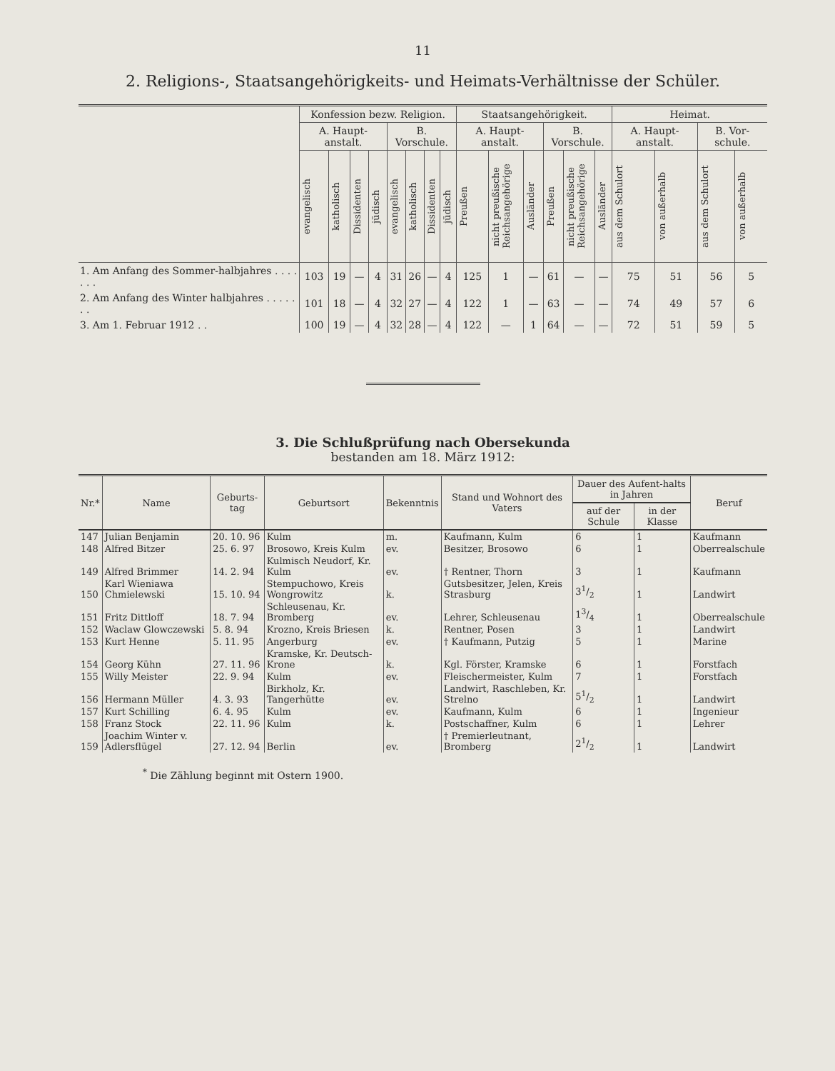11
2. Religions-, Staatsangehörigkeits- und Heimats-Verhältnisse der Schüler.
| | Konfession bezw. Religion. | | | | | | | | Staatsangehörigkeit. | | | | | | Heimat. | | | |
| --- | --- | --- | --- | --- | --- | --- | --- | --- | --- | --- | --- | --- | --- | --- | --- | --- | --- | --- |
| | A. Haupt-anstalt. | | | | B. Vorschule. | | | | A. Haupt-anstalt. | | | B. Vorschule. | | | A. Haupt-anstalt. | | B. Vor-schule. | |
| | evangelisch | katholisch | Dissidenten | jüdisch | evangelisch | katholisch | Dissidenten | jüdisch | Preußen | nicht preußische Reichsangehörige | Ausländer | Preußen | nicht preußische Reichsangehörige | Ausländer | aus dem Schulort | von außerhalb | aus dem Schulort | von außerhalb |
| 1. Am Anfang des Sommer-halbjahres . . . . . . . | 103 | 19 | — | 4 | 31 | 26 | — | 4 | 125 | 1 | — | 61 | — | — | 75 | 51 | 56 | 5 |
| 2. Am Anfang des Winter halbjahres . . . . . . . | 101 | 18 | — | 4 | 32 | 27 | — | 4 | 122 | 1 | — | 63 | — | — | 74 | 49 | 57 | 6 |
| 3. Am 1. Februar 1912 . . | 100 | 19 | — | 4 | 32 | 28 | — | 4 | 122 | — | 1 | 64 | — | — | 72 | 51 | 59 | 5 |
3. Die Schlußprüfung nach Obersekunda
bestanden am 18. März 1912:
| Nr.* | Name | Geburts-tag | Geburtsort | Bekenntnis | Stand und Wohnort des Vaters | Dauer des Aufent-halts in Jahren | | Beruf |
| --- | --- | --- | --- | --- | --- | --- | --- | --- |
| | | | | | | auf der Schule | in der Klasse | |
| 147 | Julian Benjamin | 20. 10. 96 | Kulm | m. | Kaufmann, Kulm | 6 | 1 | Kaufmann |
| 148 | Alfred Bitzer | 25. 6. 97 | Brosowo, Kreis Kulm | ev. | Besitzer, Brosowo | 6 | 1 | Oberrealschule |
| 149 | Alfred Brimmer | 14. 2. 94 | Kulmisch Neudorf, Kr. Kulm | ev. | † Rentner, Thorn | 3 | 1 | Kaufmann |
| 150 | Karl Wieniawa Chmielewski | 15. 10. 94 | Stempuchowo, Kreis Wongrowitz | k. | Gutsbesitzer, Jelen, Kreis Strasburg | 31/2 | 1 | Landwirt |
| 151 | Fritz Dittloff | 18. 7. 94 | Schleusenau, Kr. Bromberg | ev. | Lehrer, Schleusenau | 13/4 | 1 | Oberrealschule |
| 152 | Waclaw Glowczewski | 5. 8. 94 | Krozno, Kreis Briesen | k. | Rentner, Posen | 3 | 1 | Landwirt |
| 153 | Kurt Henne | 5. 11. 95 | Angerburg | ev. | † Kaufmann, Putzig | 5 | 1 | Marine |
| 154 | Georg Kühn | 27. 11. 96 | Kramske, Kr. Deutsch-Krone | k. | Kgl. Förster, Kramske | 6 | 1 | Forstfach |
| 155 | Willy Meister | 22. 9. 94 | Kulm | ev. | Fleischermeister, Kulm | 7 | 1 | Forstfach |
| 156 | Hermann Müller | 4. 3. 93 | Birkholz, Kr. Tangerhütte | ev. | Landwirt, Raschleben, Kr. Strelno | 51/2 | 1 | Landwirt |
| 157 | Kurt Schilling | 6. 4. 95 | Kulm | ev. | Kaufmann, Kulm | 6 | 1 | Ingenieur |
| 158 | Franz Stock | 22. 11. 96 | Kulm | k. | Postschaffner, Kulm | 6 | 1 | Lehrer |
| 159 | Joachim Winter v. Adlersflügel | 27. 12. 94 | Berlin | ev. | † Premierleutnant, Bromberg | 21/2 | 1 | Landwirt |
<sup>*</sup> Die Zählung beginnt mit Ostern 1900.